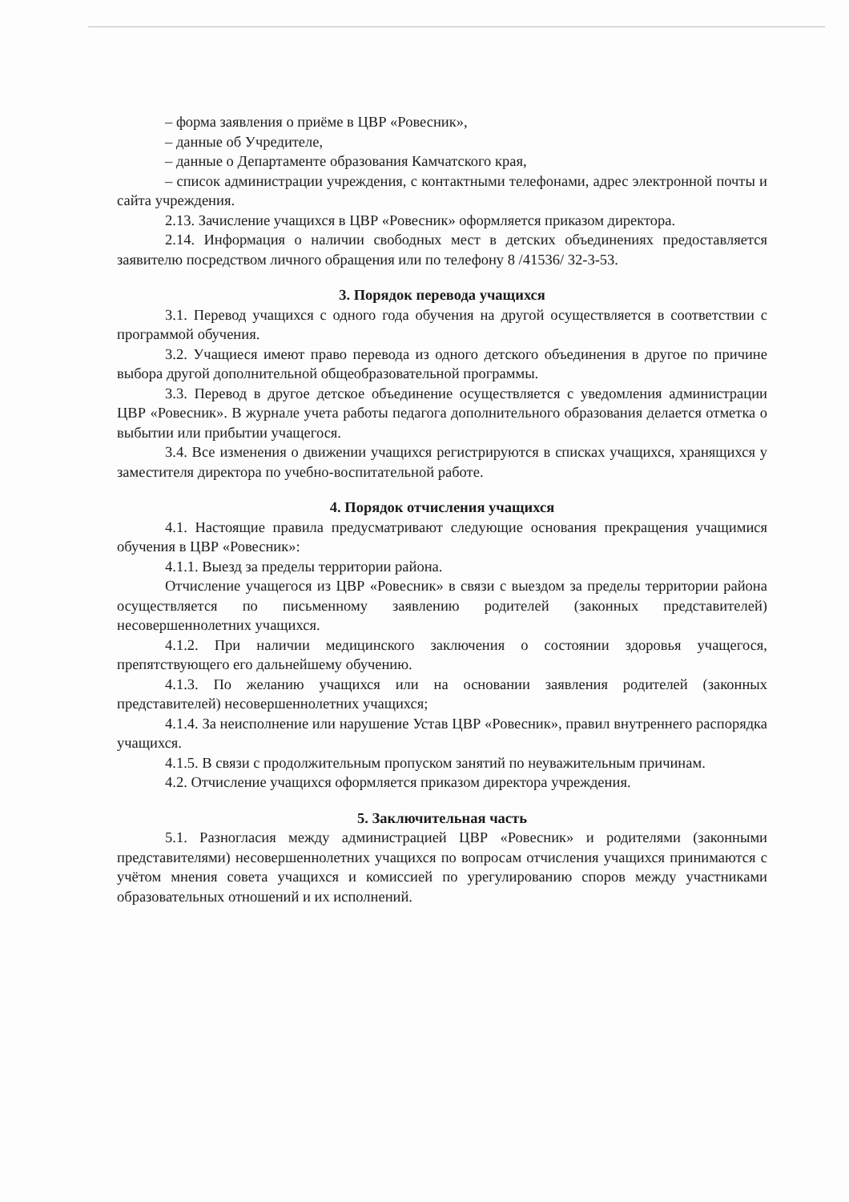– форма заявления о приёме в ЦВР «Ровесник»,
– данные об Учредителе,
– данные о Департаменте образования Камчатского края,
– список администрации учреждения, с контактными телефонами, адрес электронной почты и сайта учреждения.
2.13. Зачисление учащихся в ЦВР «Ровесник» оформляется приказом директора.
2.14. Информация о наличии свободных мест в детских объединениях предоставляется заявителю посредством личного обращения или по телефону 8 /41536/ 32-3-53.
3. Порядок перевода учащихся
3.1. Перевод учащихся с одного года обучения на другой осуществляется в соответствии с программой обучения.
3.2. Учащиеся имеют право перевода из одного детского объединения в другое по причине выбора другой дополнительной общеобразовательной программы.
3.3. Перевод в другое детское объединение осуществляется с уведомления администрации ЦВР «Ровесник». В журнале учета работы педагога дополнительного образования делается отметка о выбытии или прибытии учащегося.
3.4. Все изменения о движении учащихся регистрируются в списках учащихся, хранящихся у заместителя директора по учебно-воспитательной работе.
4. Порядок отчисления учащихся
4.1. Настоящие правила предусматривают следующие основания прекращения учащимися обучения в ЦВР «Ровесник»:
4.1.1. Выезд за пределы территории района.
Отчисление учащегося из ЦВР «Ровесник» в связи с выездом за пределы территории района осуществляется по письменному заявлению родителей (законных представителей) несовершеннолетних учащихся.
4.1.2. При наличии медицинского заключения о состоянии здоровья учащегося, препятствующего его дальнейшему обучению.
4.1.3. По желанию учащихся или на основании заявления родителей (законных представителей) несовершеннолетних учащихся;
4.1.4. За неисполнение или нарушение Устав ЦВР «Ровесник», правил внутреннего распорядка учащихся.
4.1.5. В связи с продолжительным пропуском занятий по неуважительным причинам.
4.2. Отчисление учащихся оформляется приказом директора учреждения.
5. Заключительная часть
5.1. Разногласия между администрацией ЦВР «Ровесник» и родителями (законными представителями) несовершеннолетних учащихся по вопросам отчисления учащихся принимаются с учётом мнения совета учащихся и комиссией по урегулированию споров между участниками образовательных отношений и их исполнений.